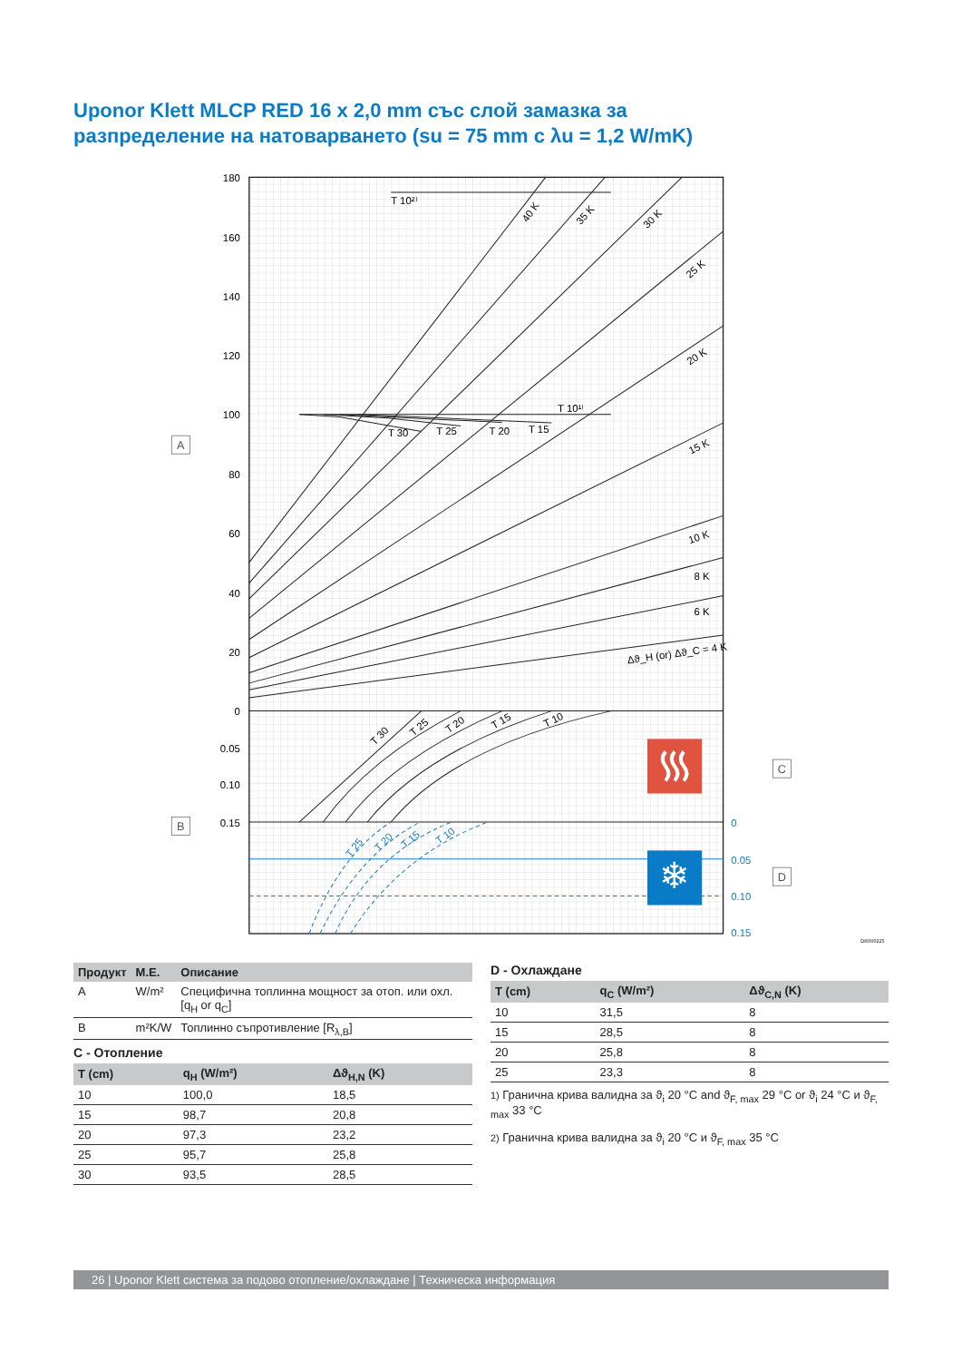Uponor Klett MLCP RED 16 x 2,0 mm със слой замазка за
разпределение на натоварването (su = 75 mm с λu = 1,2 W/mK)
180
160
140
120
100
80
60
40
20
0
0.05
0.10
0.15
0
0.05
0.10
0.15
T 10²⁾
T 10¹⁾
T 30
T 25
T 20
T 15
40 K
35 K
30 K
25 K
20 K
15 K
10 K
8 K
6 K
Δϑ_H (or) Δϑ_C = 4 K
T 30
T 25
T 20
T 15
T 10
T 25
T 20
T 15
T 10
❄
A
B
C
D
DI0000225
| Продукт | M.E. | Описание |
| --- | --- | --- |
| A | W/m² | Специфична топлинна мощност за отоп. или охл.[q<sub>H</sub> or q<sub>C</sub>] |
| B | m²K/W | Топлинно съпротивление [R<sub>λ,B</sub>] |
C - Отопление
| T (cm) | q<sub>H</sub> (W/m²) | Δϑ<sub>H,N</sub> (K) |
| --- | --- | --- |
| 10 | 100,0 | 18,5 |
| 15 | 98,7 | 20,8 |
| 20 | 97,3 | 23,2 |
| 25 | 95,7 | 25,8 |
| 30 | 93,5 | 28,5 |
D - Охлаждане
| T (cm) | q<sub>C</sub> (W/m²) | Δϑ<sub>C,N</sub> (K) |
| --- | --- | --- |
| 10 | 31,5 | 8 |
| 15 | 28,5 | 8 |
| 20 | 25,8 | 8 |
| 25 | 23,3 | 8 |
1) Гранична крива валидна за ϑ<sub>i</sub> 20 °C and ϑ<sub>F, max</sub> 29 °C or ϑ<sub>i</sub> 24 °C и ϑ<sub>F, max</sub> 33 °C
2) Гранична крива валидна за ϑ<sub>i</sub> 20 °C и ϑ<sub>F, max</sub> 35 °C
26 | Uponor Klett система за подово отопление/охлаждане | Техническа информация